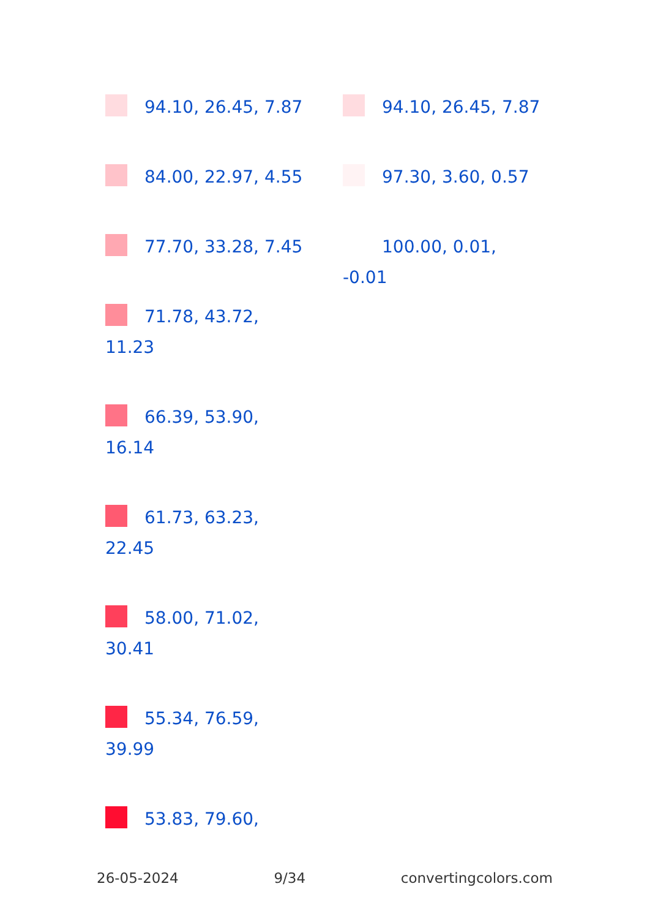94.10, 26.45, 7.87
84.00, 22.97, 4.55
77.70, 33.28, 7.45
71.78, 43.72, 11.23
66.39, 53.90, 16.14
61.73, 63.23, 22.45
58.00, 71.02, 30.41
55.34, 76.59, 39.99
53.83, 79.60,
94.10, 26.45, 7.87
97.30, 3.60, 0.57
100.00, 0.01, -0.01
26-05-2024 9/34 convertingcolors.com